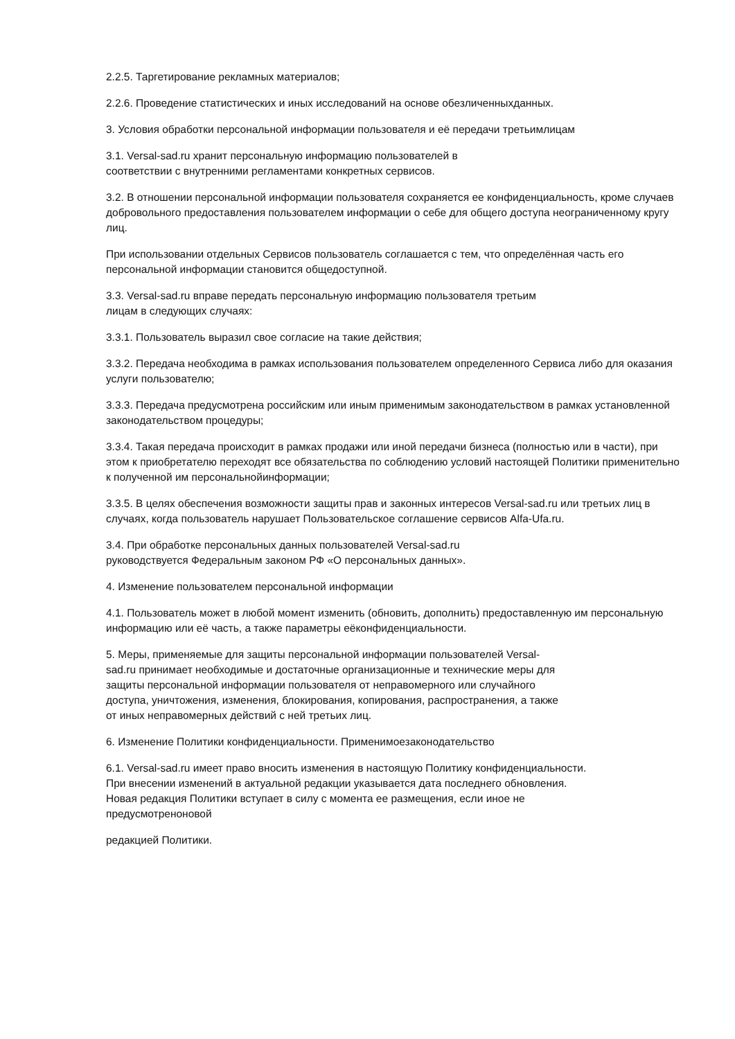2.2.5. Таргетирование рекламных материалов;
2.2.6. Проведение статистических и иных исследований на основе обезличенныхданных.
3. Условия обработки персональной информации пользователя и её передачи третьимлицам
3.1. Versal-sad.ru хранит персональную информацию пользователей в
соответствии с внутренними регламентами конкретных сервисов.
3.2. В отношении персональной информации пользователя сохраняется ее конфиденциальность, кроме случаев добровольного предоставления пользователем информации о себе для общего доступа неограниченному кругу лиц.
При использовании отдельных Сервисов пользователь соглашается с тем, что определённая часть его персональной информации становится общедоступной.
3.3. Versal-sad.ru вправе передать персональную информацию пользователя третьим
лицам в следующих случаях:
3.3.1. Пользователь выразил свое согласие на такие действия;
3.3.2. Передача необходима в рамках использования пользователем определенного Сервиса либо для оказания услуги пользователю;
3.3.3. Передача предусмотрена российским или иным применимым законодательством в рамках установленной законодательством процедуры;
3.3.4. Такая передача происходит в рамках продажи или иной передачи бизнеса (полностью или в части), при этом к приобретателю переходят все обязательства по соблюдению условий настоящей Политики применительно к полученной им персональнойинформации;
3.3.5. В целях обеспечения возможности защиты прав и законных интересов Versal-sad.ru или третьих лиц в случаях, когда пользователь нарушает Пользовательское соглашение сервисов Alfa-Ufa.ru.
3.4. При обработке персональных данных пользователей Versal-sad.ru
руководствуется Федеральным законом РФ «О персональных данных».
4. Изменение пользователем персональной информации
4.1. Пользователь может в любой момент изменить (обновить, дополнить) предоставленную им персональную информацию или её часть, а также параметры еёконфиденциальности.
5. Меры, применяемые для защиты персональной информации пользователей Versal-
sad.ru принимает необходимые и достаточные организационные и технические меры для
защиты персональной информации пользователя от неправомерного или случайного
доступа, уничтожения, изменения, блокирования, копирования, распространения, а также
от иных неправомерных действий с ней третьих лиц.
6. Изменение Политики конфиденциальности. Применимоезаконодательство
6.1. Versal-sad.ru имеет право вносить изменения в настоящую Политику конфиденциальности.
При внесении изменений в актуальной редакции указывается дата последнего обновления.
Новая редакция Политики вступает в силу с момента ее размещения, если иное не
предусмотреноновой
редакцией Политики.